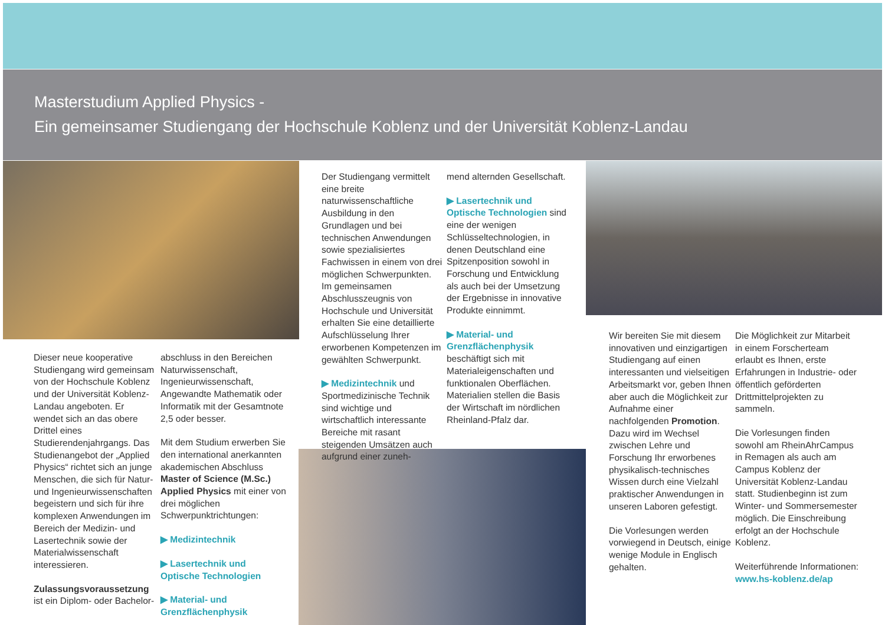Masterstudium Applied Physics -
Ein gemeinsamer Studiengang der Hochschule Koblenz und der Universität Koblenz-Landau
Dieser neue kooperative Studiengang wird gemeinsam von der Hochschule Koblenz und der Universität Koblenz-Landau angeboten. Er wendet sich an das obere Drittel eines Studierendenjahrgangs. Das Studienangebot der „Applied Physics“ richtet sich an junge Menschen, die sich für Natur- und Ingenieurwissenschaften begeistern und sich für ihre komplexen Anwendungen im Bereich der Medizin- und Lasertechnik sowie der Materialwissenschaft interessieren.
Zulassungsvoraussetzung ist ein Diplom- oder Bachelor-
abschluss in den Bereichen Naturwissenschaft, Ingenieurwissenschaft, Angewandte Mathematik oder Informatik mit der Gesamtnote 2,5 oder besser.
Mit dem Studium erwerben Sie den international anerkannten akademischen Abschluss Master of Science (M.Sc.) Applied Physics mit einer von drei möglichen Schwerpunktrichtungen:
▶ Medizintechnik
▶ Lasertechnik und Optische Technologien
▶ Material- und Grenzflächenphysik
Der Studiengang vermittelt eine breite naturwissenschaftliche Ausbildung in den Grundlagen und bei technischen Anwendungen sowie spezialisiertes Fachwissen in einem von drei möglichen Schwerpunkten. Im gemeinsamen Abschlusszeugnis von Hochschule und Universität erhalten Sie eine detaillierte Aufschlüsselung Ihrer erworbenen Kompetenzen im gewählten Schwerpunkt.
▶ Medizintechnik und Sportmedizinische Technik sind wichtige und wirtschaftlich interessante Bereiche mit rasant steigenden Umsätzen auch aufgrund einer zuneh-
mend alternden Gesellschaft.
▶ Lasertechnik und Optische Technologien sind eine der wenigen Schlüsseltechnologien, in denen Deutschland eine Spitzenposition sowohl in Forschung und Entwicklung als auch bei der Umsetzung der Ergebnisse in innovative Produkte einnimmt.
▶ Material- und Grenzflächenphysik beschäftigt sich mit Materialeigenschaften und funktionalen Oberflächen. Materialien stellen die Basis der Wirtschaft im nördlichen Rheinland-Pfalz dar.
Wir bereiten Sie mit diesem innovativen und einzigartigen Studiengang auf einen interessanten und vielseitigen Arbeitsmarkt vor, geben Ihnen aber auch die Möglichkeit zur Aufnahme einer nachfolgenden Promotion.
Dazu wird im Wechsel zwischen Lehre und Forschung Ihr erworbenes physikalisch-technisches Wissen durch eine Vielzahl praktischer Anwendungen in unseren Laboren gefestigt.
Die Vorlesungen werden vorwiegend in Deutsch, einige wenige Module in Englisch gehalten.
Die Möglichkeit zur Mitarbeit in einem Forscherteam erlaubt es Ihnen, erste Erfahrungen in Industrie- oder öffentlich geförderten Drittmittelprojekten zu sammeln.
Die Vorlesungen finden sowohl am RheinAhrCampus in Remagen als auch am Campus Koblenz der Universität Koblenz-Landau statt. Studienbeginn ist zum Winter- und Sommersemester möglich. Die Einschreibung erfolgt an der Hochschule Koblenz.
Weiterführende Informationen:
www.hs-koblenz.de/ap